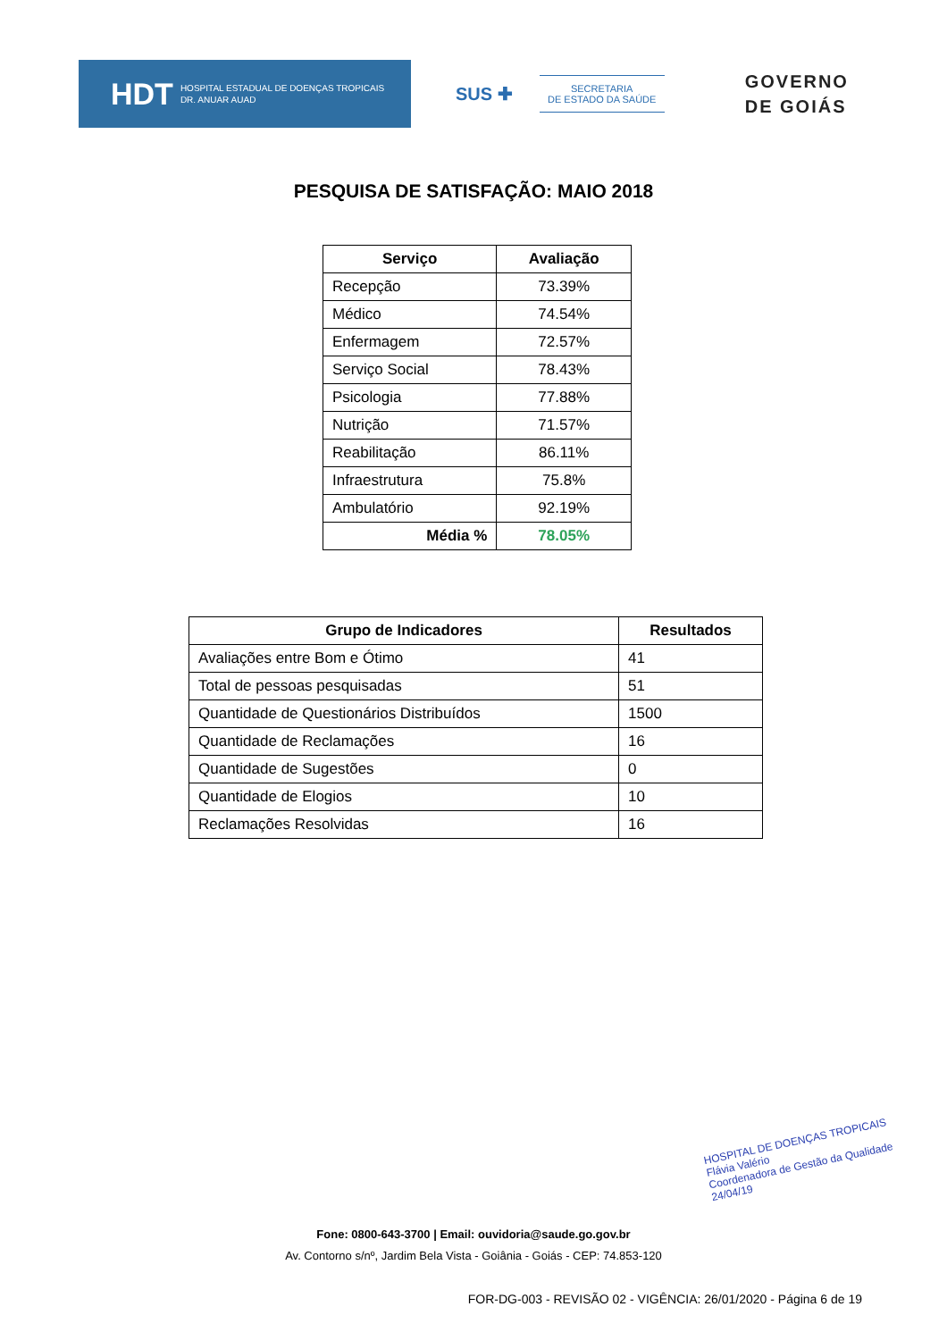HDT HOSPITAL ESTADUAL DE DOENÇAS TROPICAIS
DR. ANUAR AUAD
SUS ✚
SECRETARIA
DE ESTADO DA SAÚDE
GOVERNO
DE GOIÁS
PESQUISA DE SATISFAÇÃO: MAIO 2018
| Serviço | Avaliação |
| --- | --- |
| Recepção | 73.39% |
| Médico | 74.54% |
| Enfermagem | 72.57% |
| Serviço Social | 78.43% |
| Psicologia | 77.88% |
| Nutrição | 71.57% |
| Reabilitação | 86.11% |
| Infraestrutura | 75.8% |
| Ambulatório | 92.19% |
| Média % | 78.05% |
| Grupo de Indicadores | Resultados |
| --- | --- |
| Avaliações entre Bom e Ótimo | 41 |
| Total de pessoas pesquisadas | 51 |
| Quantidade de Questionários Distribuídos | 1500 |
| Quantidade de Reclamações | 16 |
| Quantidade de Sugestões | 0 |
| Quantidade de Elogios | 10 |
| Reclamações Resolvidas | 16 |
HOSPITAL DE DOENÇAS TROPICAIS
Flávia Valério
Coordenadora de Gestão da Qualidade
24/04/19
Fone: 0800-643-3700 | Email: ouvidoria@saude.go.gov.br
Av. Contorno s/nº, Jardim Bela Vista - Goiânia - Goiás - CEP: 74.853-120
FOR-DG-003 - REVISÃO 02 - VIGÊNCIA: 26/01/2020 - Página 6 de 19